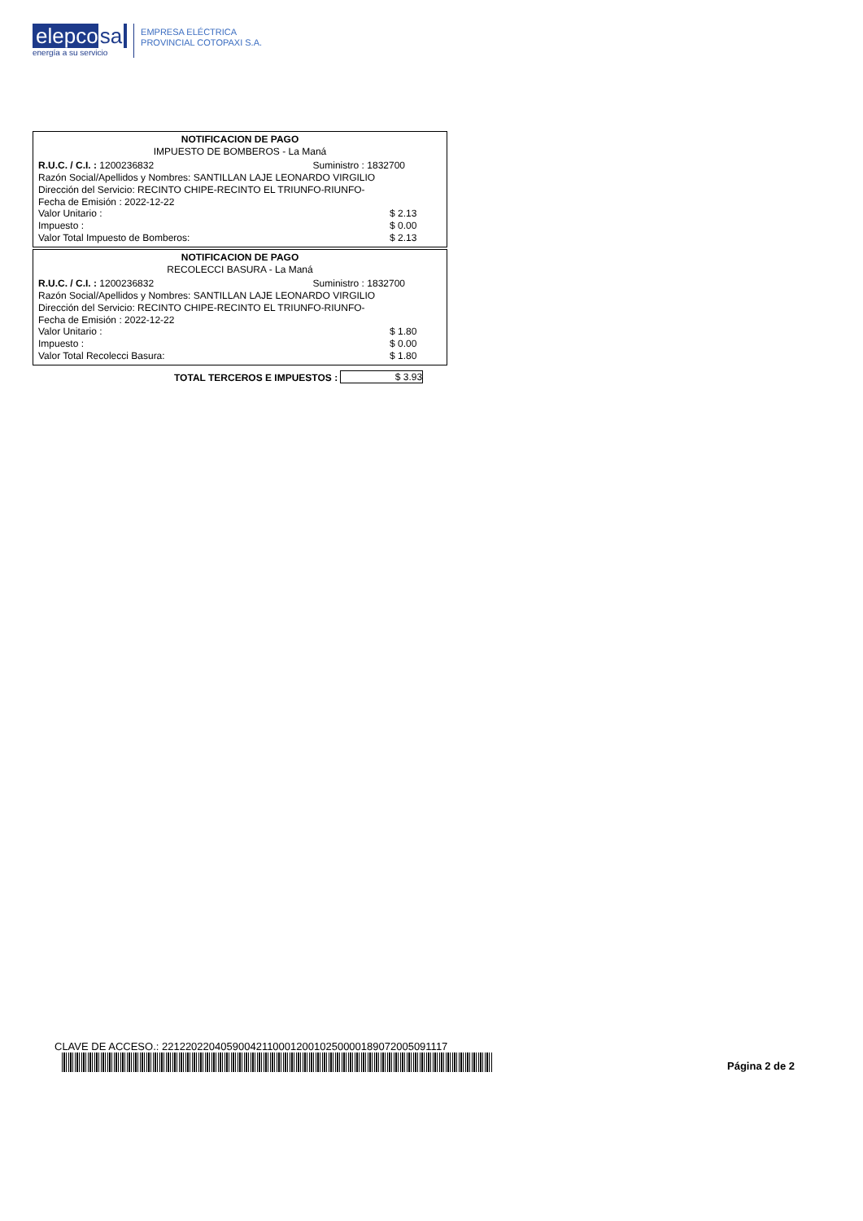elepcosa
energía a su servicio
EMPRESA ELÉCTRICA
PROVINCIAL COTOPAXI S.A.
NOTIFICACION DE PAGO
IMPUESTO DE BOMBEROS - La Maná
R.U.C. / C.I. : 1200236832 Suministro : 1832700
Razón Social/Apellidos y Nombres: SANTILLAN LAJE LEONARDO VIRGILIO
Dirección del Servicio: RECINTO CHIPE-RECINTO EL TRIUNFO-RIUNFO-
Fecha de Emisión : 2022-12-22
Valor Unitario : $ 2.13
Impuesto : $ 0.00
Valor Total Impuesto de Bomberos: $ 2.13
NOTIFICACION DE PAGO
RECOLECCI BASURA - La Maná
R.U.C. / C.I. : 1200236832 Suministro : 1832700
Razón Social/Apellidos y Nombres: SANTILLAN LAJE LEONARDO VIRGILIO
Dirección del Servicio: RECINTO CHIPE-RECINTO EL TRIUNFO-RIUNFO-
Fecha de Emisión : 2022-12-22
Valor Unitario : $ 1.80
Impuesto : $ 0.00
Valor Total Recolecci Basura: $ 1.80
TOTAL TERCEROS E IMPUESTOS :
$ 3.93
CLAVE DE ACCESO.: 2212202204059004211000120010250000189072005091117
Página 2 de 2